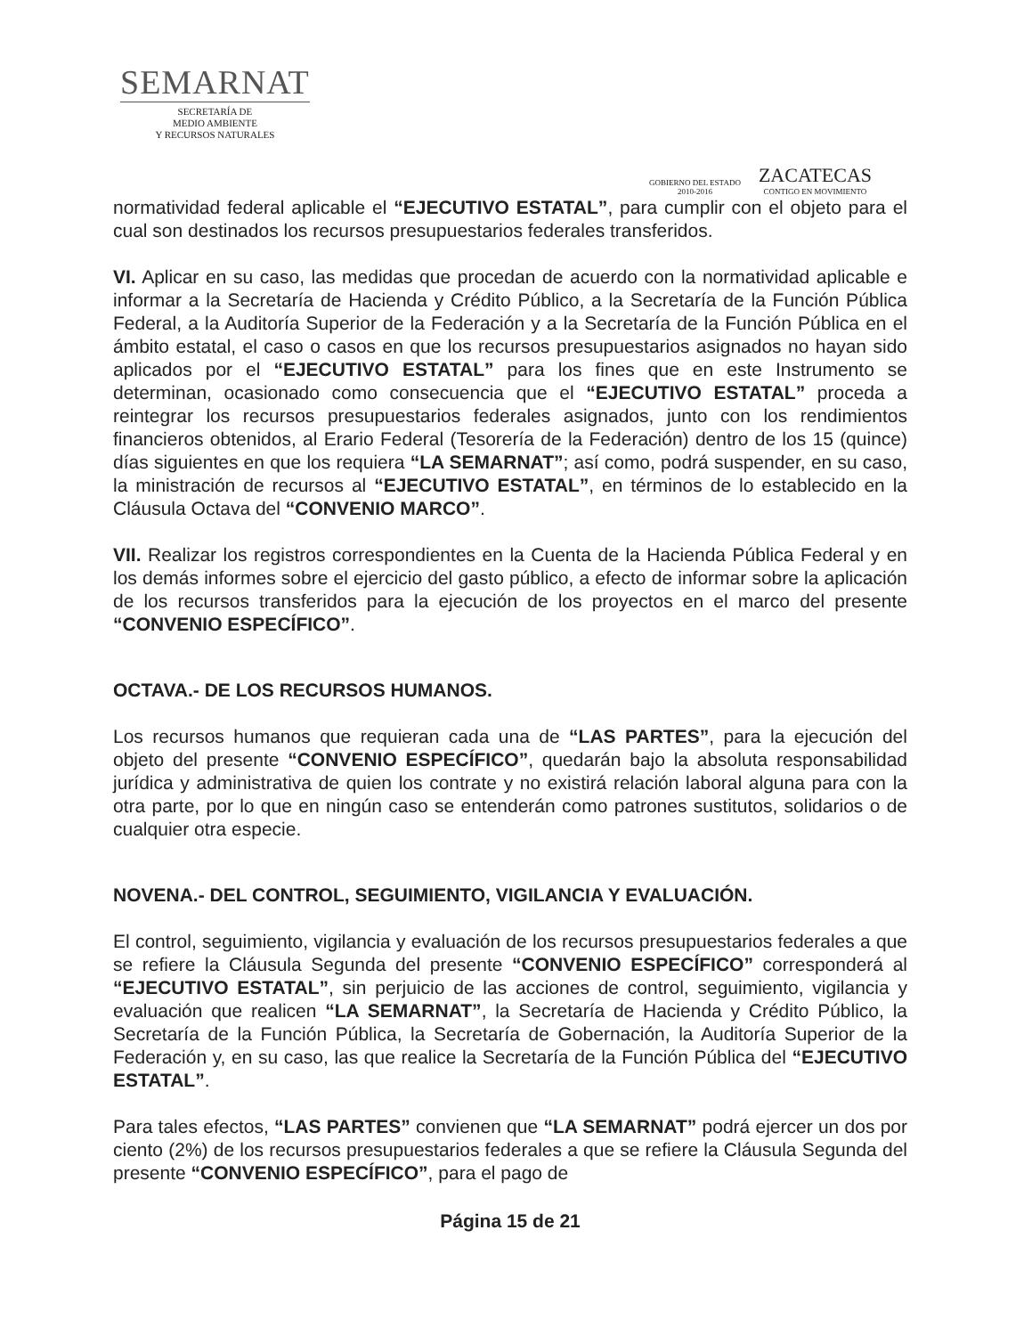SEMARNAT
SECRETARÍA DE
MEDIO AMBIENTE
Y RECURSOS NATURALES
GOBIERNO DEL ESTADO
2010-2016
ZACATECAS
CONTIGO EN MOVIMIENTO
normatividad federal aplicable el “EJECUTIVO ESTATAL”, para cumplir con el objeto para el cual son destinados los recursos presupuestarios federales transferidos.
VI. Aplicar en su caso, las medidas que procedan de acuerdo con la normatividad aplicable e informar a la Secretaría de Hacienda y Crédito Público, a la Secretaría de la Función Pública Federal, a la Auditoría Superior de la Federación y a la Secretaría de la Función Pública en el ámbito estatal, el caso o casos en que los recursos presupuestarios asignados no hayan sido aplicados por el “EJECUTIVO ESTATAL” para los fines que en este Instrumento se determinan, ocasionado como consecuencia que el “EJECUTIVO ESTATAL” proceda a reintegrar los recursos presupuestarios federales asignados, junto con los rendimientos financieros obtenidos, al Erario Federal (Tesorería de la Federación) dentro de los 15 (quince) días siguientes en que los requiera “LA SEMARNAT”; así como, podrá suspender, en su caso, la ministración de recursos al “EJECUTIVO ESTATAL”, en términos de lo establecido en la Cláusula Octava del “CONVENIO MARCO”.
VII. Realizar los registros correspondientes en la Cuenta de la Hacienda Pública Federal y en los demás informes sobre el ejercicio del gasto público, a efecto de informar sobre la aplicación de los recursos transferidos para la ejecución de los proyectos en el marco del presente “CONVENIO ESPECÍFICO”.
OCTAVA.- DE LOS RECURSOS HUMANOS.
Los recursos humanos que requieran cada una de “LAS PARTES”, para la ejecución del objeto del presente “CONVENIO ESPECÍFICO”, quedarán bajo la absoluta responsabilidad jurídica y administrativa de quien los contrate y no existirá relación laboral alguna para con la otra parte, por lo que en ningún caso se entenderán como patrones sustitutos, solidarios o de cualquier otra especie.
NOVENA.- DEL CONTROL, SEGUIMIENTO, VIGILANCIA Y EVALUACIÓN.
El control, seguimiento, vigilancia y evaluación de los recursos presupuestarios federales a que se refiere la Cláusula Segunda del presente “CONVENIO ESPECÍFICO” corresponderá al “EJECUTIVO ESTATAL”, sin perjuicio de las acciones de control, seguimiento, vigilancia y evaluación que realicen “LA SEMARNAT”, la Secretaría de Hacienda y Crédito Público, la Secretaría de la Función Pública, la Secretaría de Gobernación, la Auditoría Superior de la Federación y, en su caso, las que realice la Secretaría de la Función Pública del “EJECUTIVO ESTATAL”.
Para tales efectos, “LAS PARTES” convienen que “LA SEMARNAT” podrá ejercer un dos por ciento (2%) de los recursos presupuestarios federales a que se refiere la Cláusula Segunda del presente “CONVENIO ESPECÍFICO”, para el pago de
Página 15 de 21